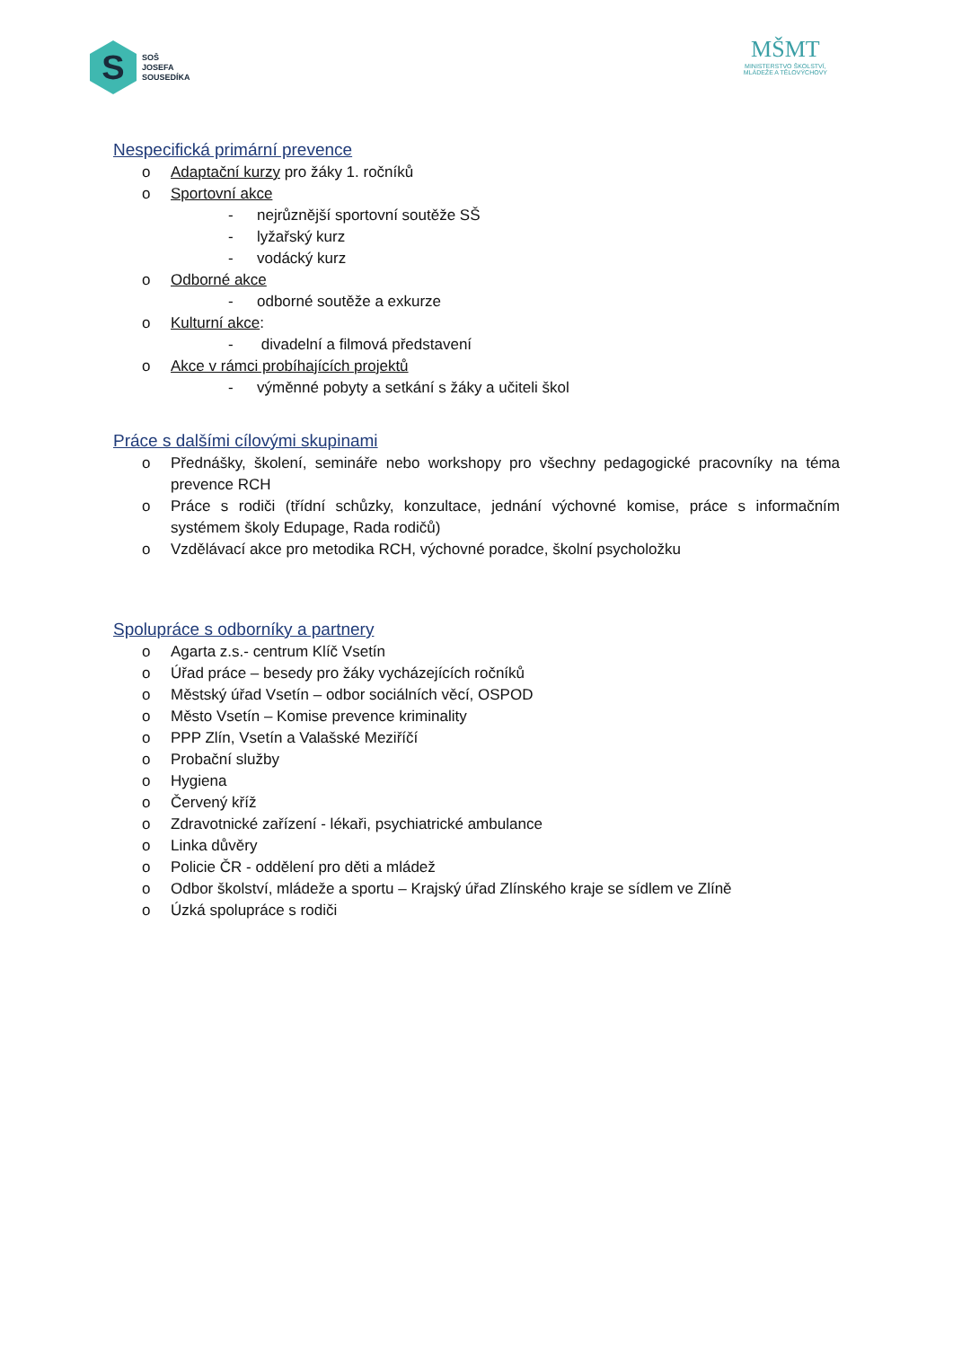S
SOŠ
JOSEFA
SOUSEDÍKA
MŠMT
MINISTERSTVO ŠKOLSTVÍ,
MLÁDEŽE A TĚLOVÝCHOVY
Nespecifická primární prevence
o Adaptační kurzy pro žáky 1. ročníků
o Sportovní akce
- nejrůznější sportovní soutěže SŠ
- lyžařský kurz
- vodácký kurz
o Odborné akce
- odborné soutěže a exkurze
o Kulturní akce:
- divadelní a filmová představení
o Akce v rámci probíhajících projektů
- výměnné pobyty a setkání s žáky a učiteli škol
Práce s dalšími cílovými skupinami
o Přednášky, školení, semináře nebo workshopy pro všechny pedagogické pracovníky na téma prevence RCH
o Práce s rodiči (třídní schůzky, konzultace, jednání výchovné komise, práce s informačním systémem školy Edupage, Rada rodičů)
o Vzdělávací akce pro metodika RCH, výchovné poradce, školní psycholožku
Spolupráce s odborníky a partnery
o Agarta z.s.- centrum Klíč Vsetín
o Úřad práce – besedy pro žáky vycházejících ročníků
o Městský úřad Vsetín – odbor sociálních věcí, OSPOD
o Město Vsetín – Komise prevence kriminality
o PPP Zlín, Vsetín a Valašské Meziříčí
o Probační služby
o Hygiena
o Červený kříž
o Zdravotnické zařízení - lékaři, psychiatrické ambulance
o Linka důvěry
o Policie ČR - oddělení pro děti a mládež
o Odbor školství, mládeže a sportu – Krajský úřad Zlínského kraje se sídlem ve Zlíně
o Úzká spolupráce s rodiči